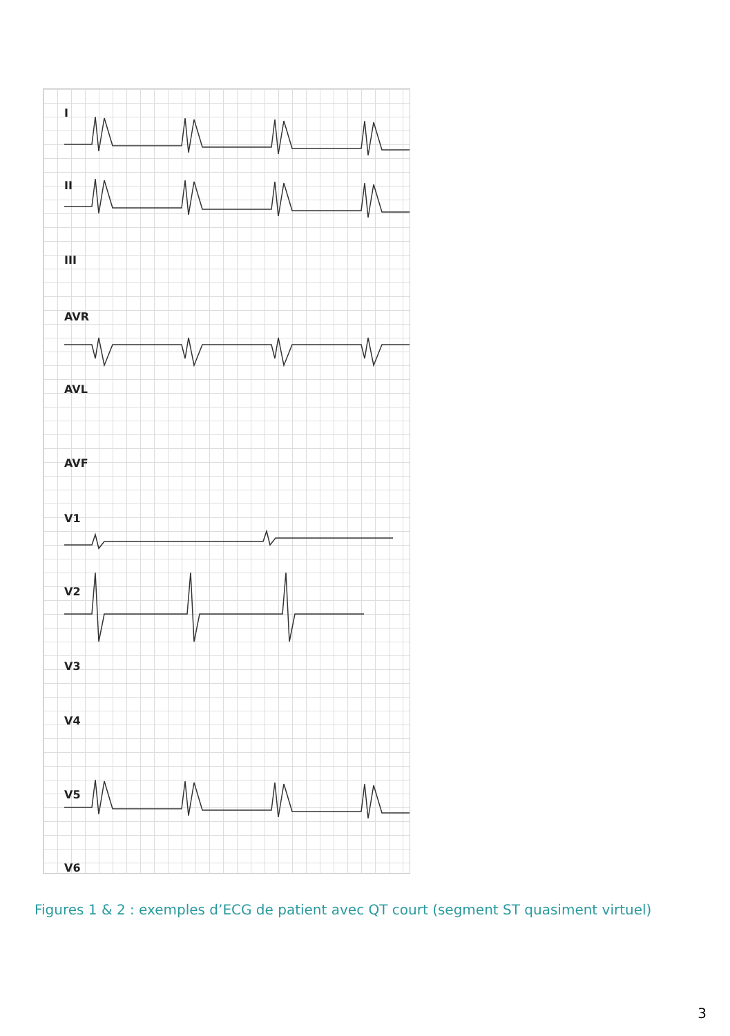I
II
III
AVR
AVL
AVF
V1
V2
V3
V4
V5
V6
Figures 1 & 2 : exemples d’ECG de patient avec QT court (segment ST quasiment virtuel)
3